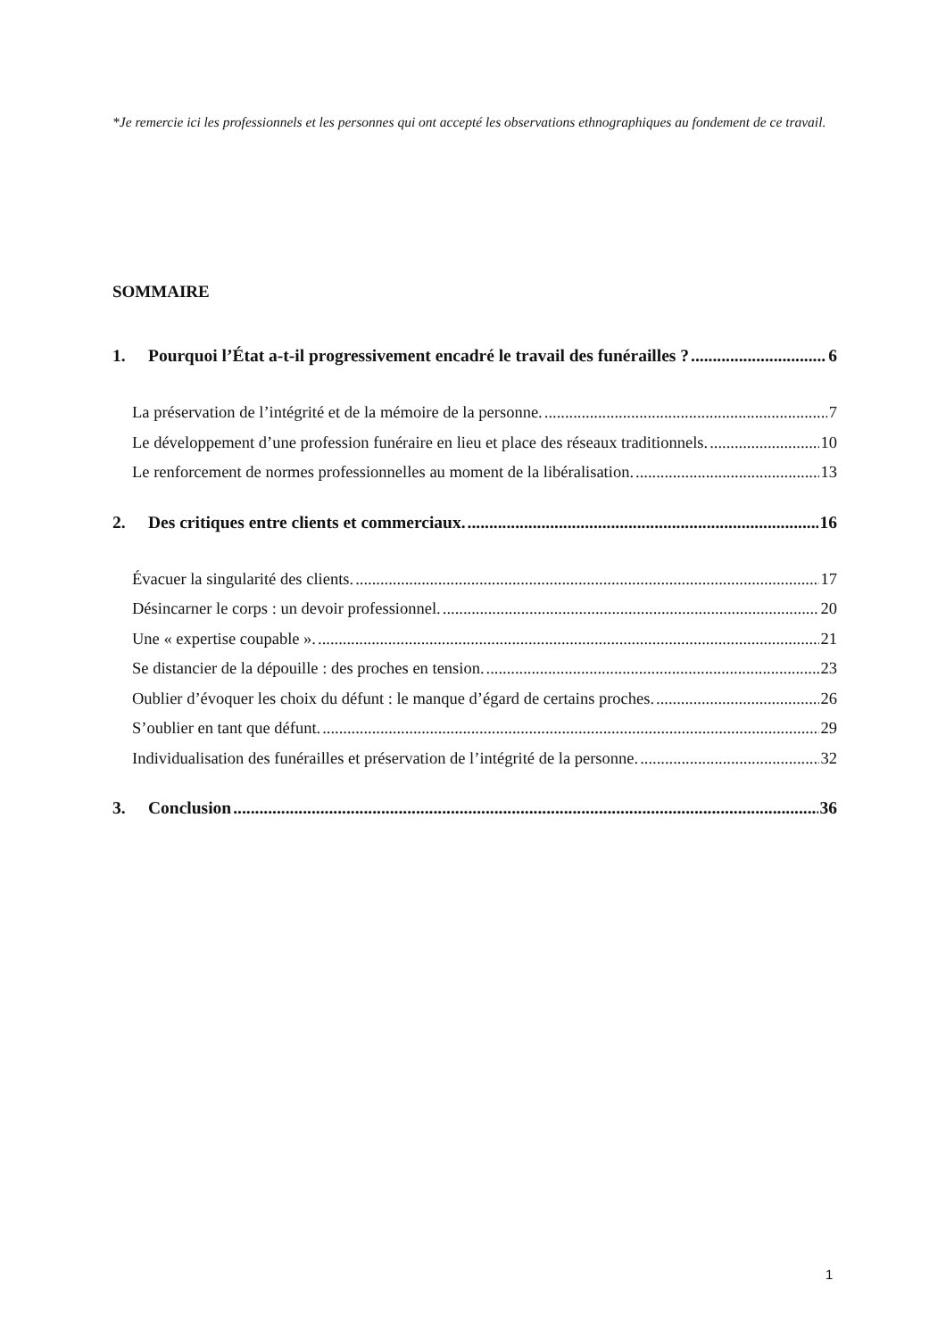*Je remercie ici les professionnels et les personnes qui ont accepté les observations ethnographiques au fondement de ce travail.
SOMMAIRE
1. Pourquoi l’État a-t-il progressivement encadré le travail des funérailles ? 6
La préservation de l’intégrité et de la mémoire de la personne. 7
Le développement d’une profession funéraire en lieu et place des réseaux traditionnels. 10
Le renforcement de normes professionnelles au moment de la libéralisation. 13
2. Des critiques entre clients et commerciaux. 16
Évacuer la singularité des clients. 17
Désincarner le corps : un devoir professionnel. 20
Une « expertise coupable ». 21
Se distancier de la dépouille : des proches en tension. 23
Oublier d’évoquer les choix du défunt : le manque d’égard de certains proches. 26
S’oublier en tant que défunt. 29
Individualisation des funérailles et préservation de l’intégrité de la personne. 32
3. Conclusion 36
1